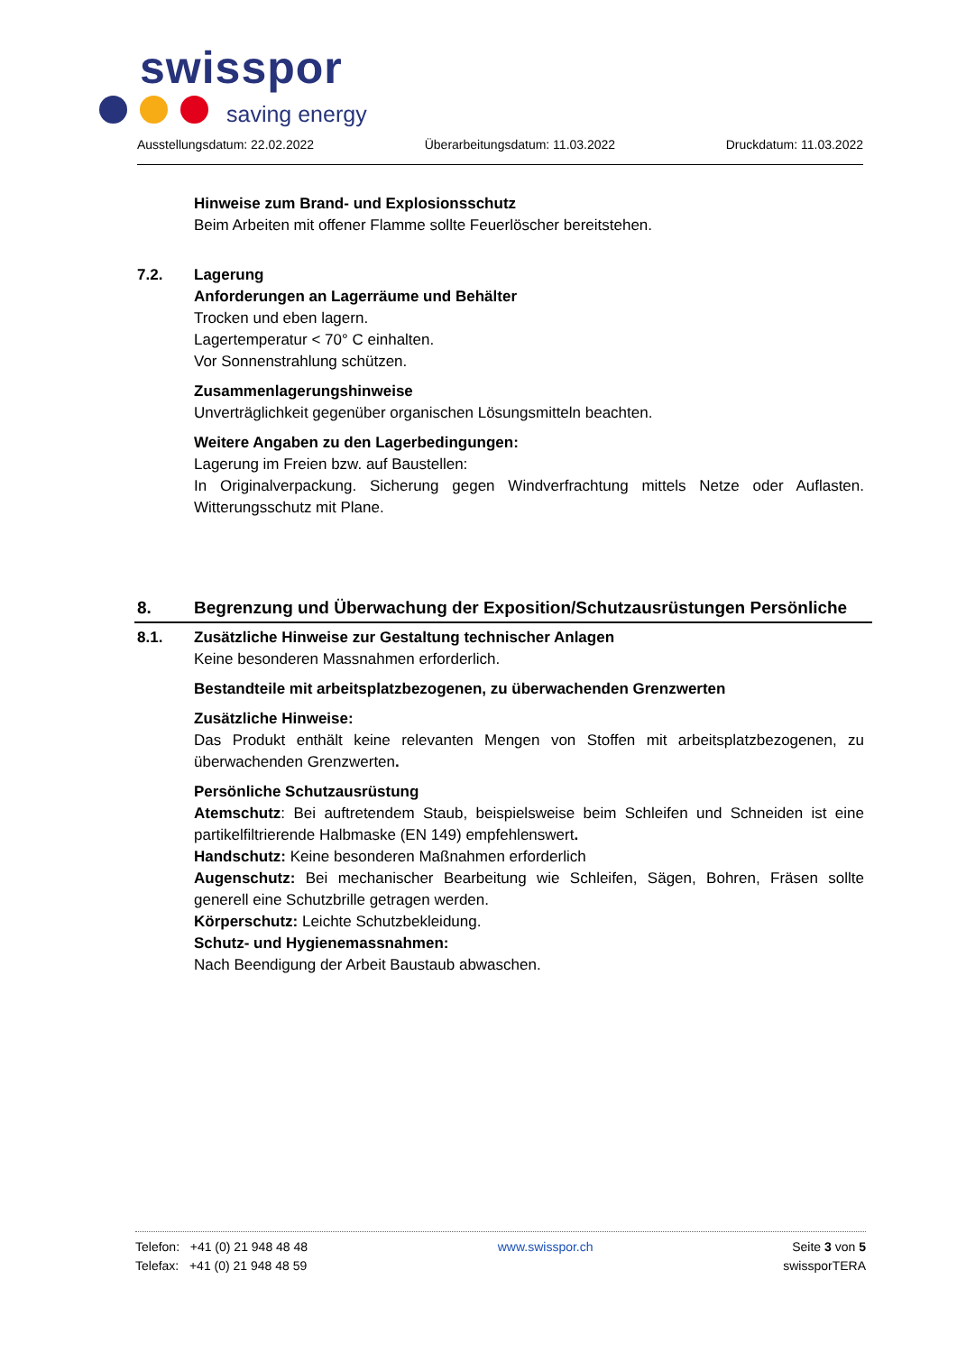swisspor
saving energy
Ausstellungsdatum: 22.02.2022 Überarbeitungsdatum: 11.03.2022 Druckdatum: 11.03.2022
Hinweise zum Brand- und Explosionsschutz
Beim Arbeiten mit offener Flamme sollte Feuerlöscher bereitstehen.
7.2. Lagerung
Anforderungen an Lagerräume und Behälter
Trocken und eben lagern.
Lagertemperatur < 70° C einhalten.
Vor Sonnenstrahlung schützen.
Zusammenlagerungshinweise
Unverträglichkeit gegenüber organischen Lösungsmitteln beachten.
Weitere Angaben zu den Lagerbedingungen:
Lagerung im Freien bzw. auf Baustellen:
In Originalverpackung. Sicherung gegen Windverfrachtung mittels Netze oder Auflasten. Witterungsschutz mit Plane.
8. Begrenzung und Überwachung der Exposition/Schutzausrüstungen Persönliche
8.1. Zusätzliche Hinweise zur Gestaltung technischer Anlagen
Keine besonderen Massnahmen erforderlich.
Bestandteile mit arbeitsplatzbezogenen, zu überwachenden Grenzwerten
Zusätzliche Hinweise:
Das Produkt enthält keine relevanten Mengen von Stoffen mit arbeitsplatzbezogenen, zu überwachenden Grenzwerten.
Persönliche Schutzausrüstung
Atemschutz: Bei auftretendem Staub, beispielsweise beim Schleifen und Schneiden ist eine partikelfiltrierende Halbmaske (EN 149) empfehlenswert.
Handschutz: Keine besonderen Maßnahmen erforderlich
Augenschutz: Bei mechanischer Bearbeitung wie Schleifen, Sägen, Bohren, Fräsen sollte generell eine Schutzbrille getragen werden.
Körperschutz: Leichte Schutzbekleidung.
Schutz- und Hygienemassnahmen:
Nach Beendigung der Arbeit Baustaub abwaschen.
Telefon: +41 (0) 21 948 48 48
Telefax: +41 (0) 21 948 48 59
www.swisspor.ch Seite 3 von 5
swissporTERA